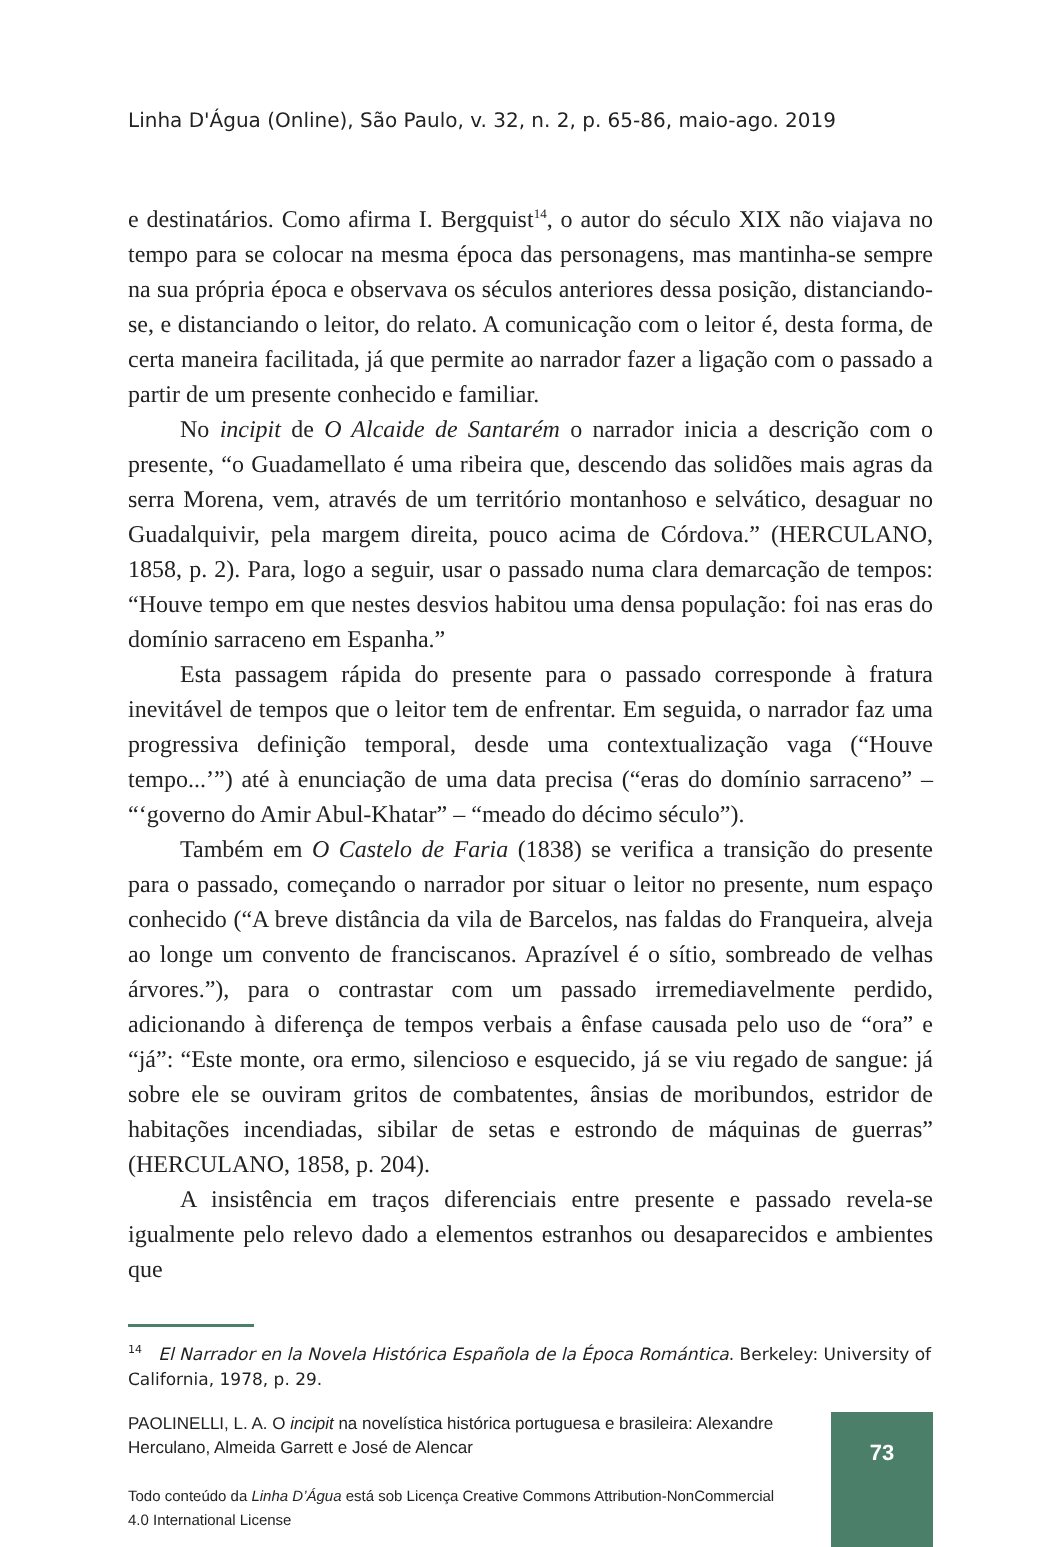Linha D'Água (Online), São Paulo, v. 32, n. 2, p. 65-86, maio-ago. 2019
e destinatários. Como afirma I. Bergquist<sup>14</sup>, o autor do século XIX não viajava no tempo para se colocar na mesma época das personagens, mas mantinha-se sempre na sua própria época e observava os séculos anteriores dessa posição, distanciando-se, e distanciando o leitor, do relato. A comunicação com o leitor é, desta forma, de certa maneira facilitada, já que permite ao narrador fazer a ligação com o passado a partir de um presente conhecido e familiar.
No incipit de O Alcaide de Santarém o narrador inicia a descrição com o presente, “o Guadamellato é uma ribeira que, descendo das solidões mais agras da serra Morena, vem, através de um território montanhoso e selvático, desaguar no Guadalquivir, pela margem direita, pouco acima de Córdova.” (HERCULANO, 1858, p. 2). Para, logo a seguir, usar o passado numa clara demarcação de tempos: “Houve tempo em que nestes desvios habitou uma densa população: foi nas eras do domínio sarraceno em Espanha.”
Esta passagem rápida do presente para o passado corresponde à fratura inevitável de tempos que o leitor tem de enfrentar. Em seguida, o narrador faz uma progressiva definição temporal, desde uma contextualização vaga (“Houve tempo...’”) até à enunciação de uma data precisa (“eras do domínio sarraceno” – “‘governo do Amir Abul-Khatar” – “meado do décimo século”).
Também em O Castelo de Faria (1838) se verifica a transição do presente para o passado, começando o narrador por situar o leitor no presente, num espaço conhecido (“A breve distância da vila de Barcelos, nas faldas do Franqueira, alveja ao longe um convento de franciscanos. Aprazível é o sítio, sombreado de velhas árvores.”), para o contrastar com um passado irremediavelmente perdido, adicionando à diferença de tempos verbais a ênfase causada pelo uso de “ora” e “já”: “Este monte, ora ermo, silencioso e esquecido, já se viu regado de sangue: já sobre ele se ouviram gritos de combatentes, ânsias de moribundos, estridor de habitações incendiadas, sibilar de setas e estrondo de máquinas de guerras” (HERCULANO, 1858, p. 204).
A insistência em traços diferenciais entre presente e passado revela-se igualmente pelo relevo dado a elementos estranhos ou desaparecidos e ambientes que
<sup>14</sup> El Narrador en la Novela Histórica Española de la Época Romántica. Berkeley: University of California, 1978, p. 29.
PAOLINELLI, L. A. O incipit na novelística histórica portuguesa e brasileira: Alexandre Herculano, Almeida Garrett e José de Alencar
Todo conteúdo da Linha D’Água está sob Licença Creative Commons Attribution-NonCommercial 4.0 International License
73